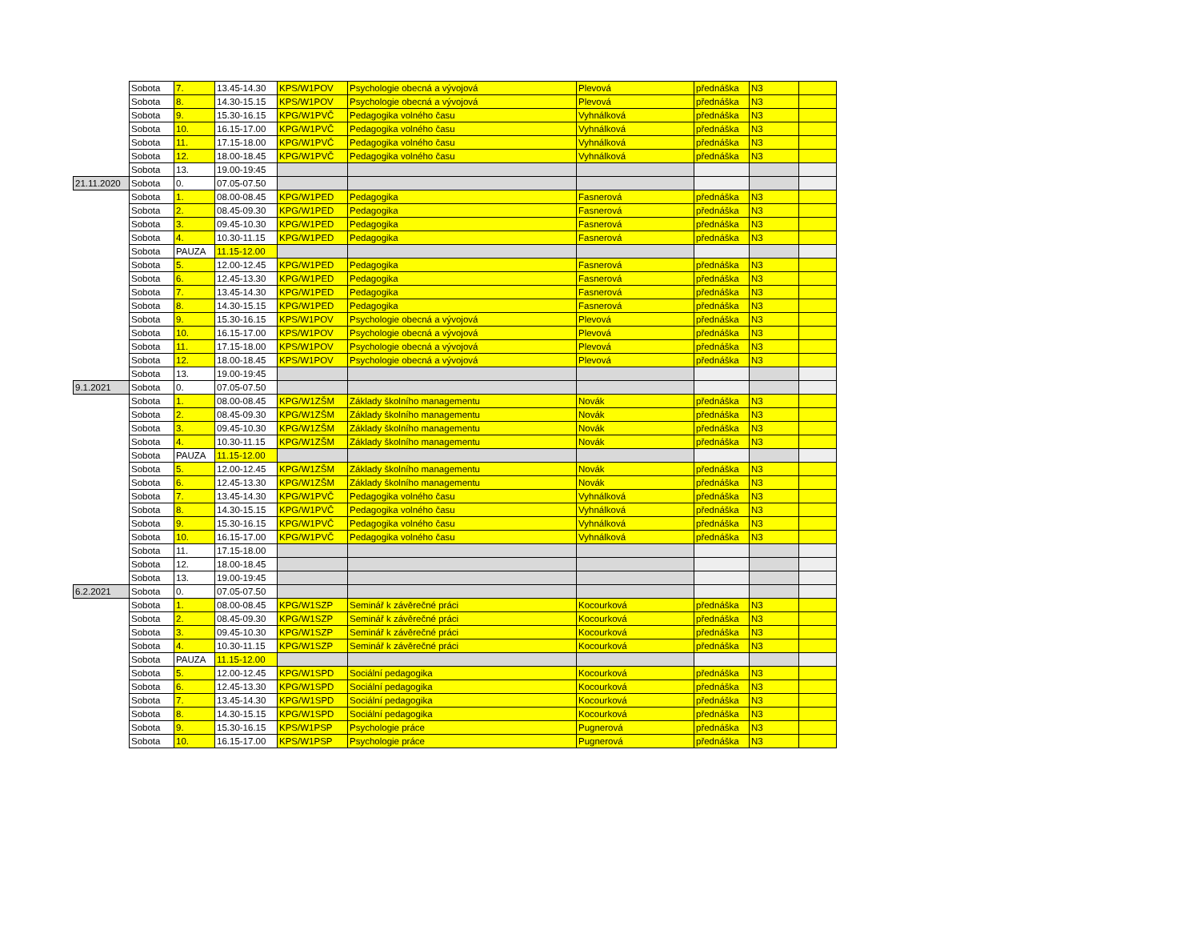| | Sobota | 7. | 13.45-14.30 | KPS/W1POV | Psychologie obecná a vývojová | Plevová | přednáška | N3 | |
| | Sobota | 8. | 14.30-15.15 | KPS/W1POV | Psychologie obecná a vývojová | Plevová | přednáška | N3 | |
| | Sobota | 9. | 15.30-16.15 | KPG/W1PVČ | Pedagogika volného času | Vyhnálková | přednáška | N3 | |
| | Sobota | 10. | 16.15-17.00 | KPG/W1PVČ | Pedagogika volného času | Vyhnálková | přednáška | N3 | |
| | Sobota | 11. | 17.15-18.00 | KPG/W1PVČ | Pedagogika volného času | Vyhnálková | přednáška | N3 | |
| | Sobota | 12. | 18.00-18.45 | KPG/W1PVČ | Pedagogika volného času | Vyhnálková | přednáška | N3 | |
| | Sobota | 13. | 19.00-19:45 | | | | | | |
| 21.11.2020 | Sobota | 0. | 07.05-07.50 | | | | | | |
| | Sobota | 1. | 08.00-08.45 | KPG/W1PED | Pedagogika | Fasnerová | přednáška | N3 | |
| | Sobota | 2. | 08.45-09.30 | KPG/W1PED | Pedagogika | Fasnerová | přednáška | N3 | |
| | Sobota | 3. | 09.45-10.30 | KPG/W1PED | Pedagogika | Fasnerová | přednáška | N3 | |
| | Sobota | 4. | 10.30-11.15 | KPG/W1PED | Pedagogika | Fasnerová | přednáška | N3 | |
| | Sobota | PAUZA | 11.15-12.00 | | | | | | |
| | Sobota | 5. | 12.00-12.45 | KPG/W1PED | Pedagogika | Fasnerová | přednáška | N3 | |
| | Sobota | 6. | 12.45-13.30 | KPG/W1PED | Pedagogika | Fasnerová | přednáška | N3 | |
| | Sobota | 7. | 13.45-14.30 | KPG/W1PED | Pedagogika | Fasnerová | přednáška | N3 | |
| | Sobota | 8. | 14.30-15.15 | KPG/W1PED | Pedagogika | Fasnerová | přednáška | N3 | |
| | Sobota | 9. | 15.30-16.15 | KPS/W1POV | Psychologie obecná a vývojová | Plevová | přednáška | N3 | |
| | Sobota | 10. | 16.15-17.00 | KPS/W1POV | Psychologie obecná a vývojová | Plevová | přednáška | N3 | |
| | Sobota | 11. | 17.15-18.00 | KPS/W1POV | Psychologie obecná a vývojová | Plevová | přednáška | N3 | |
| | Sobota | 12. | 18.00-18.45 | KPS/W1POV | Psychologie obecná a vývojová | Plevová | přednáška | N3 | |
| | Sobota | 13. | 19.00-19:45 | | | | | | |
| 9.1.2021 | Sobota | 0. | 07.05-07.50 | | | | | | |
| | Sobota | 1. | 08.00-08.45 | KPG/W1ZŠM | Základy školního managementu | Novák | přednáška | N3 | |
| | Sobota | 2. | 08.45-09.30 | KPG/W1ZŠM | Základy školního managementu | Novák | přednáška | N3 | |
| | Sobota | 3. | 09.45-10.30 | KPG/W1ZŠM | Základy školního managementu | Novák | přednáška | N3 | |
| | Sobota | 4. | 10.30-11.15 | KPG/W1ZŠM | Základy školního managementu | Novák | přednáška | N3 | |
| | Sobota | PAUZA | 11.15-12.00 | | | | | | |
| | Sobota | 5. | 12.00-12.45 | KPG/W1ZŠM | Základy školního managementu | Novák | přednáška | N3 | |
| | Sobota | 6. | 12.45-13.30 | KPG/W1ZŠM | Základy školního managementu | Novák | přednáška | N3 | |
| | Sobota | 7. | 13.45-14.30 | KPG/W1PVČ | Pedagogika volného času | Vyhnálková | přednáška | N3 | |
| | Sobota | 8. | 14.30-15.15 | KPG/W1PVČ | Pedagogika volného času | Vyhnálková | přednáška | N3 | |
| | Sobota | 9. | 15.30-16.15 | KPG/W1PVČ | Pedagogika volného času | Vyhnálková | přednáška | N3 | |
| | Sobota | 10. | 16.15-17.00 | KPG/W1PVČ | Pedagogika volného času | Vyhnálková | přednáška | N3 | |
| | Sobota | 11. | 17.15-18.00 | | | | | | |
| | Sobota | 12. | 18.00-18.45 | | | | | | |
| | Sobota | 13. | 19.00-19:45 | | | | | | |
| 6.2.2021 | Sobota | 0. | 07.05-07.50 | | | | | | |
| | Sobota | 1. | 08.00-08.45 | KPG/W1SZP | Seminář k závěrečné práci | Kocourková | přednáška | N3 | |
| | Sobota | 2. | 08.45-09.30 | KPG/W1SZP | Seminář k závěrečné práci | Kocourková | přednáška | N3 | |
| | Sobota | 3. | 09.45-10.30 | KPG/W1SZP | Seminář k závěrečné práci | Kocourková | přednáška | N3 | |
| | Sobota | 4. | 10.30-11.15 | KPG/W1SZP | Seminář k závěrečné práci | Kocourková | přednáška | N3 | |
| | Sobota | PAUZA | 11.15-12.00 | | | | | | |
| | Sobota | 5. | 12.00-12.45 | KPG/W1SPD | Sociální pedagogika | Kocourková | přednáška | N3 | |
| | Sobota | 6. | 12.45-13.30 | KPG/W1SPD | Sociální pedagogika | Kocourková | přednáška | N3 | |
| | Sobota | 7. | 13.45-14.30 | KPG/W1SPD | Sociální pedagogika | Kocourková | přednáška | N3 | |
| | Sobota | 8. | 14.30-15.15 | KPG/W1SPD | Sociální pedagogika | Kocourková | přednáška | N3 | |
| | Sobota | 9. | 15.30-16.15 | KPS/W1PSP | Psychologie práce | Pugnerová | přednáška | N3 | |
| | Sobota | 10. | 16.15-17.00 | KPS/W1PSP | Psychologie práce | Pugnerová | přednáška | N3 | |